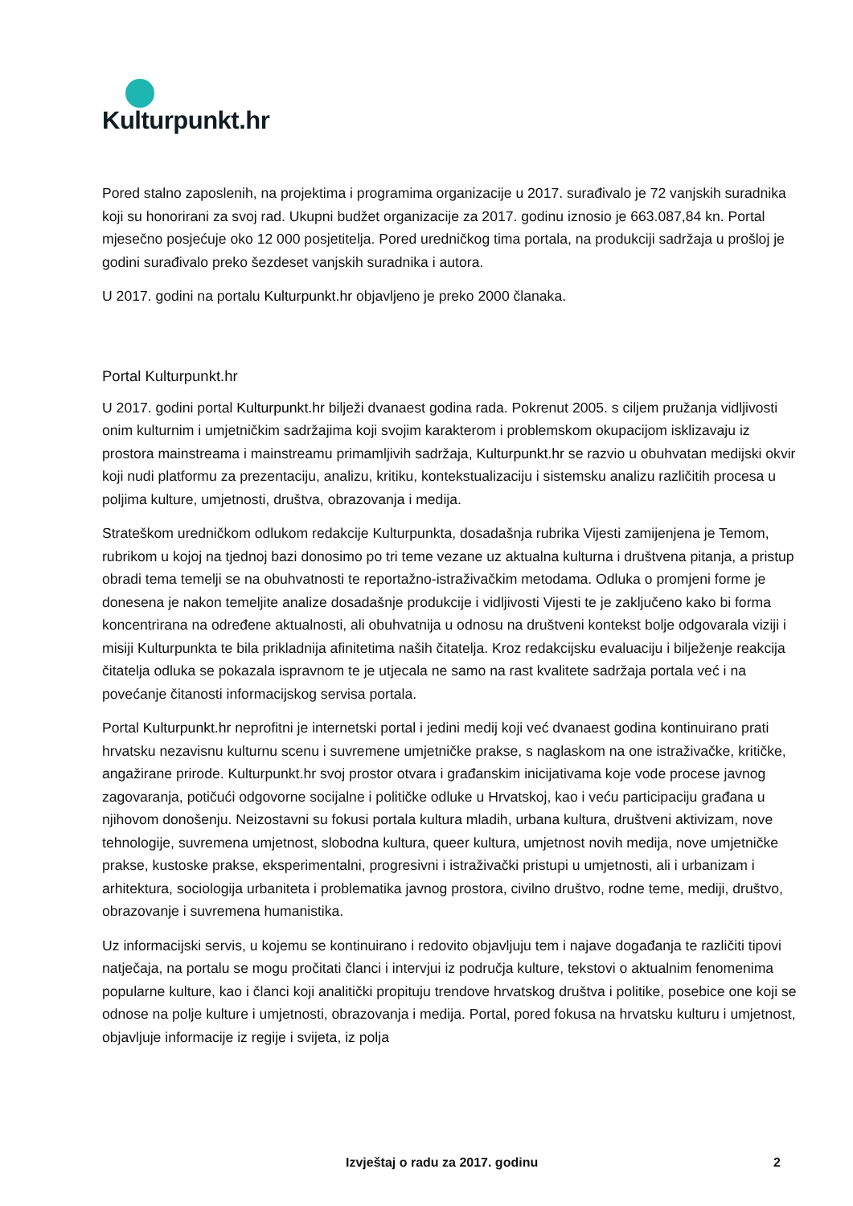Kulturpunkt.hr
Pored stalno zaposlenih, na projektima i programima organizacije u 2017. surađivalo je 72 vanjskih suradnika koji su honorirani za svoj rad. Ukupni budžet organizacije za 2017. godinu iznosio je 663.087,84 kn. Portal mjesečno posjećuje oko 12 000 posjetitelja. Pored uredničkog tima portala, na produkciji sadržaja u prošloj je godini surađivalo preko šezdeset vanjskih suradnika i autora.
U 2017. godini na portalu Kulturpunkt.hr objavljeno je preko 2000 članaka.
Portal Kulturpunkt.hr
U 2017. godini portal Kulturpunkt.hr bilježi dvanaest godina rada. Pokrenut 2005. s ciljem pružanja vidljivosti onim kulturnim i umjetničkim sadržajima koji svojim karakterom i problemskom okupacijom isklizavaju iz prostora mainstreama i mainstreamu primamljivih sadržaja, Kulturpunkt.hr se razvio u obuhvatan medijski okvir koji nudi platformu za prezentaciju, analizu, kritiku, kontekstualizaciju i sistemsku analizu različitih procesa u poljima kulture, umjetnosti, društva, obrazovanja i medija.
Strateškom uredničkom odlukom redakcije Kulturpunkta, dosadašnja rubrika Vijesti zamijenjena je Temom, rubrikom u kojoj na tjednoj bazi donosimo po tri teme vezane uz aktualna kulturna i društvena pitanja, a pristup obradi tema temelji se na obuhvatnosti te reportažno-istraživačkim metodama. Odluka o promjeni forme je donesena je nakon temeljite analize dosadašnje produkcije i vidljivosti Vijesti te je zaključeno kako bi forma koncentrirana na određene aktualnosti, ali obuhvatnija u odnosu na društveni kontekst bolje odgovarala viziji i misiji Kulturpunkta te bila prikladnija afinitetima naših čitatelja. Kroz redakcijsku evaluaciju i bilježenje reakcija čitatelja odluka se pokazala ispravnom te je utjecala ne samo na rast kvalitete sadržaja portala već i na povećanje čitanosti informacijskog servisa portala.
Portal Kulturpunkt.hr neprofitni je internetski portal i jedini medij koji već dvanaest godina kontinuirano prati hrvatsku nezavisnu kulturnu scenu i suvremene umjetničke prakse, s naglaskom na one istraživačke, kritičke, angažirane prirode. Kulturpunkt.hr svoj prostor otvara i građanskim inicijativama koje vode procese javnog zagovaranja, potičući odgovorne socijalne i političke odluke u Hrvatskoj, kao i veću participaciju građana u njihovom donošenju. Neizostavni su fokusi portala kultura mladih, urbana kultura, društveni aktivizam, nove tehnologije, suvremena umjetnost, slobodna kultura, queer kultura, umjetnost novih medija, nove umjetničke prakse, kustoske prakse, eksperimentalni, progresivni i istraživački pristupi u umjetnosti, ali i urbanizam i arhitektura, sociologija urbaniteta i problematika javnog prostora, civilno društvo, rodne teme, mediji, društvo, obrazovanje i suvremena humanistika.
Uz informacijski servis, u kojemu se kontinuirano i redovito objavljuju tem i najave događanja te različiti tipovi natječaja, na portalu se mogu pročitati članci i intervjui iz područja kulture, tekstovi o aktualnim fenomenima popularne kulture, kao i članci koji analitički propituju trendove hrvatskog društva i politike, posebice one koji se odnose na polje kulture i umjetnosti, obrazovanja i medija. Portal, pored fokusa na hrvatsku kulturu i umjetnost, objavljuje informacije iz regije i svijeta, iz polja
Izvještaj o radu za 2017. godinu 2